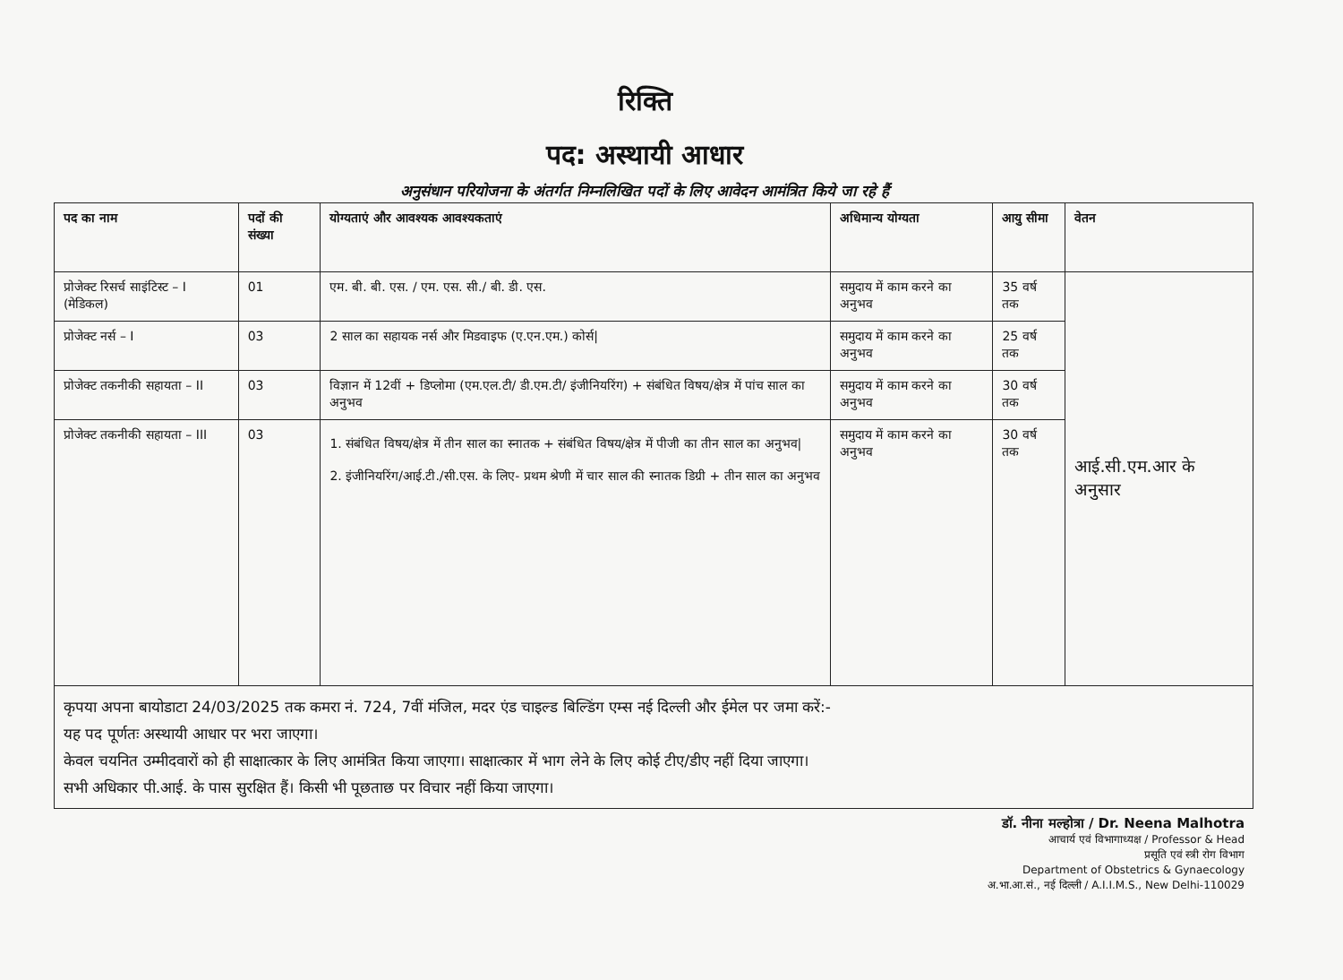रिक्ति
पद: अस्थायी आधार
अनुसंधान परियोजना के अंतर्गत निम्नलिखित पदों के लिए आवेदन आमंत्रित किये जा रहे हैं
| पद का नाम | पदों की संख्या | योग्यताएं और आवश्यक आवश्यकताएं | अधिमान्य योग्यता | आयु सीमा | वेतन |
| --- | --- | --- | --- | --- | --- |
| प्रोजेक्ट रिसर्च साइंटिस्ट – I (मेडिकल) | 01 | एम. बी. बी. एस. / एम. एस. सी./ बी. डी. एस. | समुदाय में काम करने का अनुभव | 35 वर्ष तक | आई.सी.एम.आर के अनुसार |
| प्रोजेक्ट नर्स – I | 03 | 2 साल का सहायक नर्स और मिडवाइफ (ए.एन.एम.) कोर्स/ | समुदाय में काम करने का अनुभव | 25 वर्ष तक | |
| प्रोजेक्ट तकनीकी सहायता – II | 03 | विज्ञान में 12वीं + डिप्लोमा (एम.एल.टी/ डी.एम.टी/ इंजीनियरिंग) + संबंधित विषय/क्षेत्र में पांच साल का अनुभव | समुदाय में काम करने का अनुभव | 30 वर्ष तक | |
| प्रोजेक्ट तकनीकी सहायता – III | 03 | 1. संबंधित विषय/क्षेत्र में तीन साल का स्नातक + संबंधित विषय/क्षेत्र में पीजी का तीन साल का अनुभव/ 2. इंजीनियरिंग/आई.टी./सी.एस. के लिए- प्रथम श्रेणी में चार साल की स्नातक डिग्री + तीन साल का अनुभव | समुदाय में काम करने का अनुभव | 30 वर्ष तक | |
कृपया अपना बायोडाटा 24/03/2025 तक कमरा नं. 724, 7वीं मंजिल, मदर एंड चाइल्ड बिल्डिंग एम्स नई दिल्ली और ईमेल पर जमा करें:-
यह पद पूर्णतः अस्थायी आधार पर भरा जाएगा।
केवल चयनित उम्मीदवारों को ही साक्षात्कार के लिए आमंत्रित किया जाएगा। साक्षात्कार में भाग लेने के लिए कोई टीए/डीए नहीं दिया जाएगा।
सभी अधिकार पी.आई. के पास सुरक्षित हैं। किसी भी पूछताछ पर विचार नहीं किया जाएगा।
डॉ. नीना मल्होत्रा / Dr. Neena Malhotra
आचार्य एवं विभागाध्यक्ष / Professor & Head
प्रसूति एवं स्त्री रोग विभाग
Department of Obstetrics & Gynaecology
अ.भा.आ.सं., नई दिल्ली / A.I.I.M.S., New Delhi-110029